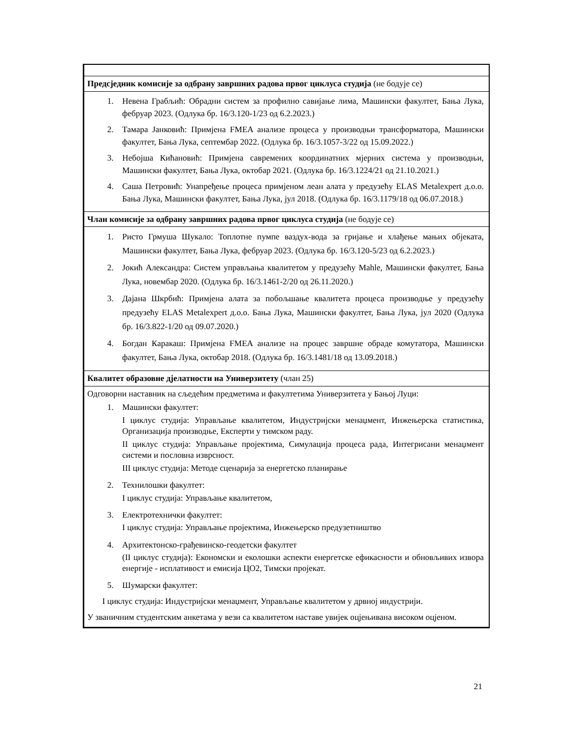| Предсједник комисије за одбрану завршних радова првог циклуса студија (не бодује се) |
| 1. Невена Грабљић: Обрадни систем за профилно савијање лима, Машински факултет, Бања Лука, фебруар 2023. (Одлука бр. 16/3.120-1/23 од 6.2.2023.) 2. Тамара Јанковић: Примјена FMEA анализе процеса у производњи трансформатора, Машински факултет, Бања Лука, септембар 2022. (Одлука бр. 16/3.1057-3/22 од 15.09.2022.) 3. Небојша Кићановић: Примјена савремених координатних мјерних система у производњи, Машински факултет, Бања Лука, октобар 2021. (Одлука бр. 16/3.1224/21 од 21.10.2021.) 4. Саша Петровић: Унапређење процеса примјеном леан алата у предузећу ELAS Metalexpert д.о.о. Бања Лука, Машински факултет, Бања Лука, јул 2018. (Одлука бр. 16/3.1179/18 од 06.07.2018.) |
| Члан комисије за одбрану завршних радова првог циклуса студија (не бодује се) |
| 1. Ристо Грмуша Шукало: Топлотне пумпе ваздух-вода за гријање и хлађење мањих објеката, Машински факултет, Бања Лука, фебруар 2023. (Одлука бр. 16/3.120-5/23 од 6.2.2023.) 2. Јокић Александра: Систем управљања квалитетом у предузећу Mahle, Машински факултет, Бања Лука, новембар 2020. (Одлука бр. 16/3.1461-2/20 од 26.11.2020.) 3. Дајана Шкрбић: Примјена алата за побољшање квалитета процеса производње у предузећу предузећу ELAS Metalexpert д.о.о. Бања Лука, Машински факултет, Бања Лука, јул 2020 (Одлука бр. 16/3.822-1/20 од 09.07.2020.) 4. Богдан Каракаш: Примјена FMEA анализе на процес завршне обраде комутатора, Машински факултет, Бања Лука, октобар 2018. (Одлука бр. 16/3.1481/18 од 13.09.2018.) |
| Квалитет образовне дјелатности на Универзитету (члан 25) |
| Одговорни наставник на сљедећим предметима и факултетима Универзитета у Бањој Луци: 1. Машински факултет: I циклус студија: Управљање квалитетом, Индустријски менаџмент, Инжењерска статистика, Организација производње, Експерти у тимском раду. II циклус студија: Управљање пројектима, Симулација процеса рада, Интегрисани менаџмент системи и пословна изврсност. III циклус студија: Методе сценарија за енергетско планирање 2. Технилошки факултет: I циклус студија: Управљање квалитетом, 3. Електротехнички факултет: I циклус студија: Управљање пројектима, Инжењерско предузетништво 4. Архитектонско-грађевинско-геодетски факултет (II циклус студија): Економски и еколошки аспекти енергетске ефикасности и обновљивих извора енергије - исплативост и емисија ЦО2, Тимски пројекат. 5. Шумарски факултет: I циклус студија: Индустријски менаџмент, Управљање квалитетом у дрвној индустрији. У званичним студентским анкетама у вези са квалитетом наставе увијек оцјењивана високом оцјеном. |
21